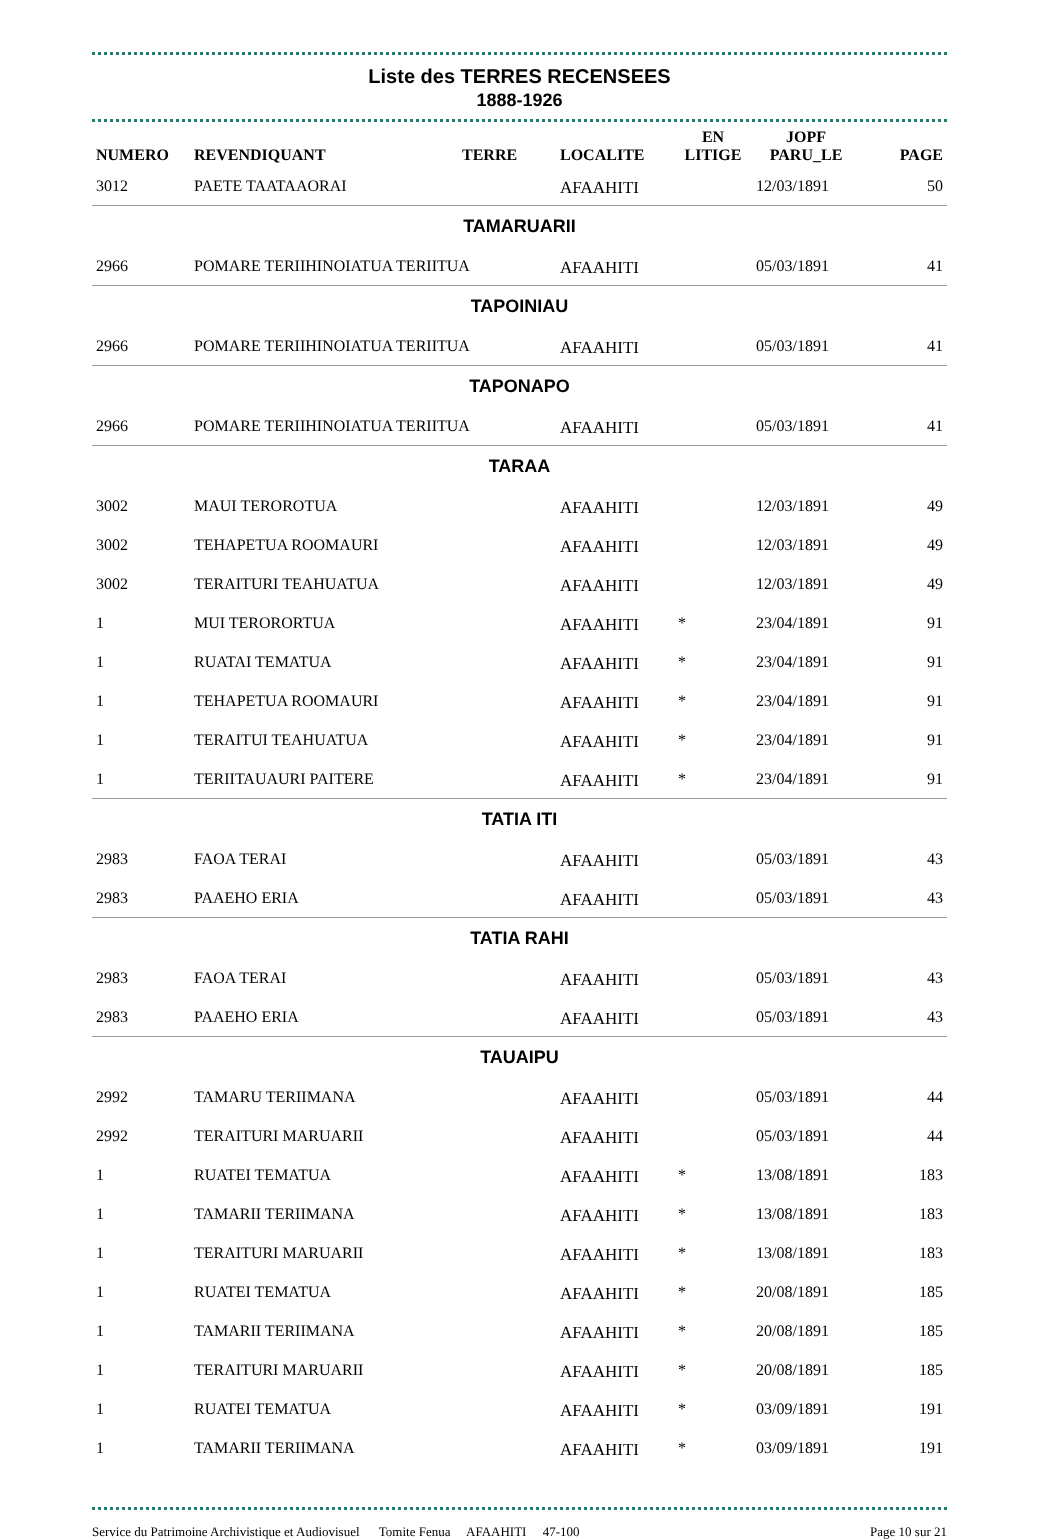Liste des TERRES RECENSEES
1888-1926
| NUMERO | REVENDIQUANT | TERRE | LOCALITE | EN LITIGE | JOPF PARU_LE | PAGE |
| --- | --- | --- | --- | --- | --- | --- |
| 3012 | PAETE TAATAAORAI | | AFAAHITI | | 12/03/1891 | 50 |
| TAMARUARII | | | | | | |
| 2966 | POMARE TERIIHINOIATUA TERIITUA | | AFAAHITI | | 05/03/1891 | 41 |
| TAPOINIAU | | | | | | |
| 2966 | POMARE TERIIHINOIATUA TERIITUA | | AFAAHITI | | 05/03/1891 | 41 |
| TAPONAPO | | | | | | |
| 2966 | POMARE TERIIHINOIATUA TERIITUA | | AFAAHITI | | 05/03/1891 | 41 |
| TARAA | | | | | | |
| 3002 | MAUI TEROROTUA | | AFAAHITI | | 12/03/1891 | 49 |
| 3002 | TEHAPETUA ROOMAURI | | AFAAHITI | | 12/03/1891 | 49 |
| 3002 | TERAITURI TEAHUATUA | | AFAAHITI | | 12/03/1891 | 49 |
| 1 | MUI TERORORTUA | | AFAAHITI | * | 23/04/1891 | 91 |
| 1 | RUATAI TEMATUA | | AFAAHITI | * | 23/04/1891 | 91 |
| 1 | TEHAPETUA ROOMAURI | | AFAAHITI | * | 23/04/1891 | 91 |
| 1 | TERAITUI TEAHUATUA | | AFAAHITI | * | 23/04/1891 | 91 |
| 1 | TERIITAUAURI PAITERE | | AFAAHITI | * | 23/04/1891 | 91 |
| TATIA ITI | | | | | | |
| 2983 | FAOA TERAI | | AFAAHITI | | 05/03/1891 | 43 |
| 2983 | PAAEHO ERIA | | AFAAHITI | | 05/03/1891 | 43 |
| TATIA RAHI | | | | | | |
| 2983 | FAOA TERAI | | AFAAHITI | | 05/03/1891 | 43 |
| 2983 | PAAEHO ERIA | | AFAAHITI | | 05/03/1891 | 43 |
| TAUAIPU | | | | | | |
| 2992 | TAMARU TERIIMANA | | AFAAHITI | | 05/03/1891 | 44 |
| 2992 | TERAITURI MARUARII | | AFAAHITI | | 05/03/1891 | 44 |
| 1 | RUATEI TEMATUA | | AFAAHITI | * | 13/08/1891 | 183 |
| 1 | TAMARII TERIIMANA | | AFAAHITI | * | 13/08/1891 | 183 |
| 1 | TERAITURI MARUARII | | AFAAHITI | * | 13/08/1891 | 183 |
| 1 | RUATEI TEMATUA | | AFAAHITI | * | 20/08/1891 | 185 |
| 1 | TAMARII TERIIMANA | | AFAAHITI | * | 20/08/1891 | 185 |
| 1 | TERAITURI MARUARII | | AFAAHITI | * | 20/08/1891 | 185 |
| 1 | RUATEI TEMATUA | | AFAAHITI | * | 03/09/1891 | 191 |
| 1 | TAMARII TERIIMANA | | AFAAHITI | * | 03/09/1891 | 191 |
Service du Patrimoine Archivistique et Audiovisuel Tomite Fenua AFAAHITI 47-100 Page 10 sur 21